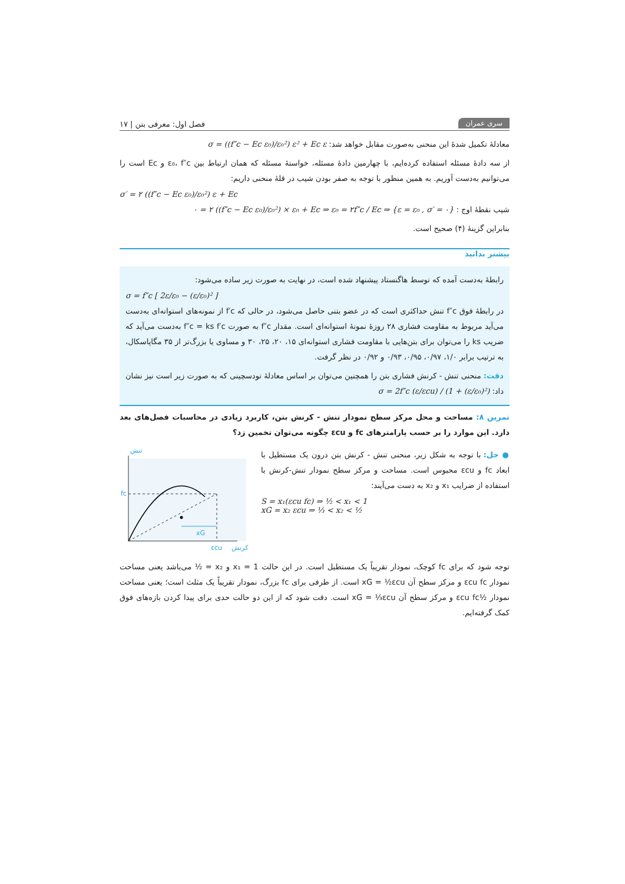سری عمران فصل اول: معرفی بتن | ۱۷
معادلهٔ تکمیل شدهٔ این منحنی به‌صورت مقابل خواهد شد: σ = ((f″c − Ec ε₀)/ε₀²) ε² + Ec ε
از سه دادهٔ مسئله استفاده کرده‌ایم، با چهارمین دادهٔ مسئله، خواستهٔ مسئله که همان ارتباط بین ε₀، f″c و Ec است را می‌توانیم به‌دست آوریم. به همین منظور با توجه به صفر بودن شیب در قلهٔ منحنی داریم:
σ′ = ۲ ((f″c − Ec ε₀)/ε₀²) ε + Ec
شیب نقطهٔ اوج : {ε = ε₀ , σ′ = ۰} ⇒ ۰ = ۲ ((f″c − Ec ε₀)/ε₀²) × ε₀ + Ec ⇒ ε₀ = ۲f″c / Ec
بنابراین گزینهٔ (۴) صحیح است.
بیشتر بدانید
رابطهٔ به‌دست آمده که توسط هاگنستاد پیشنهاد شده است، در نهایت به صورت زیر ساده می‌شود:
σ = f″c [ 2ε/ε₀ − (ε/ε₀)² ]
در رابطهٔ فوق f″c تنش حداکثری است که در عضو بتنی حاصل می‌شود، در حالی که f′c از نمونه‌های استوانه‌ای به‌دست می‌آید مربوط به مقاومت فشاری ۲۸ روزهٔ نمونهٔ استوانه‌ای است. مقدار f″c به صورت f″c = ks f′c به‌دست می‌آید که ضریب ks را می‌توان برای بتن‌هایی با مقاومت فشاری استوانه‌ای ۱۵، ۲۰، ۲۵، ۳۰ و مساوی یا بزرگ‌تر از ۳۵ مگاپاسکال، به ترتیب برابر ۱/۰، ۰/۹۷، ۰/۹۵، ۰/۹۳ و ۰/۹۲ در نظر گرفت.
دقت: منحنی تنش - کرنش فشاری بتن را همچنین می‌توان بر اساس معادلهٔ تودسچینی که به صورت زیر است نیز نشان داد: σ = 2f″c (ε/εcu) / (1 + (ε/ε₀)²)
تمرین ۸: مساحت و محل مرکز سطح نمودار تنش - کرنش بتن، کاربرد زیادی در محاسبات فصل‌های بعد دارد. این موارد را بر حسب پارامترهای fc و εcu چگونه می‌توان تخمین زد؟
● حل: با توجه به شکل زیر، منحنی تنش - کرنش بتن درون یک مستطیل با ابعاد fc و εcu محبوس است. مساحت و مرکز سطح نمودار تنش-کرنش با استفاده از ضرایب x₁ و x₂ به دست می‌آیند:
S = x₁(εcu fc) ⇒ ½ < x₁ < 1
xG = x₂ εcu ⇒ ⅓ < x₂ < ½
تنش
fc
xG
εcu
کرنش
توجه شود که برای fc کوچک، نمودار تقریباً یک مستطیل است. در این حالت x₁ = 1 و x₂ = ½ می‌باشد یعنی مساحت نمودار εcu fc و مرکز سطح آن xG = ½εcu است. از طرفی برای fc بزرگ، نمودار تقریباً یک مثلث است؛ یعنی مساحت نمودار ½εcu fc و مرکز سطح آن xG = ⅓εcu است. دقت شود که از این دو حالت حدی برای پیدا کردن بازه‌های فوق کمک گرفته‌ایم.